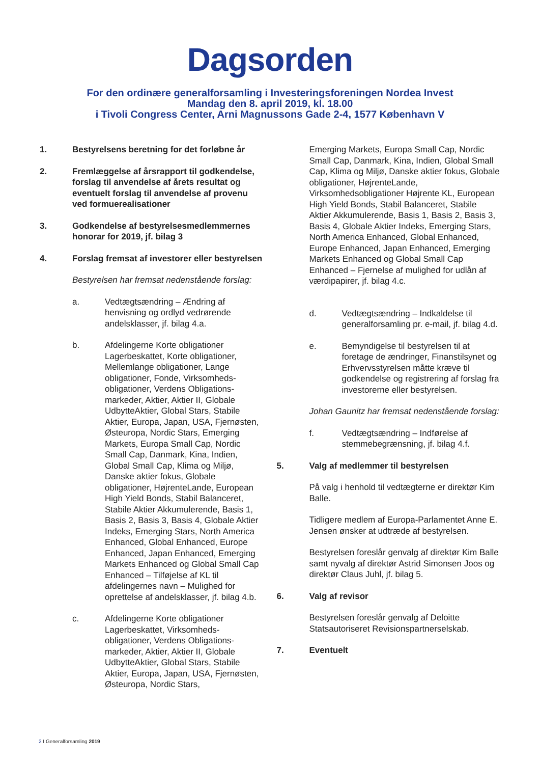Dagsorden
For den ordinære generalforsamling i Investeringsforeningen Nordea Invest
Mandag den 8. april 2019, kl. 18.00
i Tivoli Congress Center, Arni Magnussons Gade 2-4, 1577 København V
1. Bestyrelsens beretning for det forløbne år
2. Fremlæggelse af årsrapport til godkendelse, forslag til anvendelse af årets resultat og eventuelt forslag til anvendelse af provenu ved formuerealisationer
3. Godkendelse af bestyrelsesmedlemmernes honorar for 2019, jf. bilag 3
4. Forslag fremsat af investorer eller bestyrelsen
Bestyrelsen har fremsat nedenstående forslag:
a. Vedtægtsændring – Ændring af henvisning og ordlyd vedrørende andelsklasser, jf. bilag 4.a.
b. Afdelingerne Korte obligationer Lagerbeskattet, Korte obligationer, Mellemlange obligationer, Lange obligationer, Fonde, Virksomheds-obligationer, Verdens Obligations-markeder, Aktier, Aktier II, Globale UdbytteAktier, Global Stars, Stabile Aktier, Europa, Japan, USA, Fjernøsten, Østeuropa, Nordic Stars, Emerging Markets, Europa Small Cap, Nordic Small Cap, Danmark, Kina, Indien, Global Small Cap, Klima og Miljø, Danske aktier fokus, Globale obligationer, HøjrenteLande, European High Yield Bonds, Stabil Balanceret, Stabile Aktier Akkumulerende, Basis 1, Basis 2, Basis 3, Basis 4, Globale Aktier Indeks, Emerging Stars, North America Enhanced, Global Enhanced, Europe Enhanced, Japan Enhanced, Emerging Markets Enhanced og Global Small Cap Enhanced – Tilføjelse af KL til afdelingernes navn – Mulighed for oprettelse af andelsklasser, jf. bilag 4.b.
c. Afdelingerne Korte obligationer Lagerbeskattet, Virksomheds-obligationer, Verdens Obligations-markeder, Aktier, Aktier II, Globale UdbytteAktier, Global Stars, Stabile Aktier, Europa, Japan, USA, Fjernøsten, Østeuropa, Nordic Stars,
Emerging Markets, Europa Small Cap, Nordic Small Cap, Danmark, Kina, Indien, Global Small Cap, Klima og Miljø, Danske aktier fokus, Globale obligationer, HøjrenteLande, Virksomhedsobligationer Højrente KL, European High Yield Bonds, Stabil Balanceret, Stabile Aktier Akkumulerende, Basis 1, Basis 2, Basis 3, Basis 4, Globale Aktier Indeks, Emerging Stars, North America Enhanced, Global Enhanced, Europe Enhanced, Japan Enhanced, Emerging Markets Enhanced og Global Small Cap Enhanced – Fjernelse af mulighed for udlån af værdipapirer, jf. bilag 4.c.
d. Vedtægtsændring – Indkaldelse til generalforsamling pr. e-mail, jf. bilag 4.d.
e. Bemyndigelse til bestyrelsen til at foretage de ændringer, Finanstilsynet og Erhvervsstyrelsen måtte kræve til godkendelse og registrering af forslag fra investorerne eller bestyrelsen.
Johan Gaunitz har fremsat nedenstående forslag:
f. Vedtægtsændring – Indførelse af stemmebegrænsning, jf. bilag 4.f.
5. Valg af medlemmer til bestyrelsen
På valg i henhold til vedtægterne er direktør Kim Balle.
Tidligere medlem af Europa-Parlamentet Anne E. Jensen ønsker at udtræde af bestyrelsen.
Bestyrelsen foreslår genvalg af direktør Kim Balle samt nyvalg af direktør Astrid Simonsen Joos og direktør Claus Juhl, jf. bilag 5.
6. Valg af revisor
Bestyrelsen foreslår genvalg af Deloitte Statsautoriseret Revisionspartnerselskab.
7. Eventuelt
2 I Generalforsamling 2019